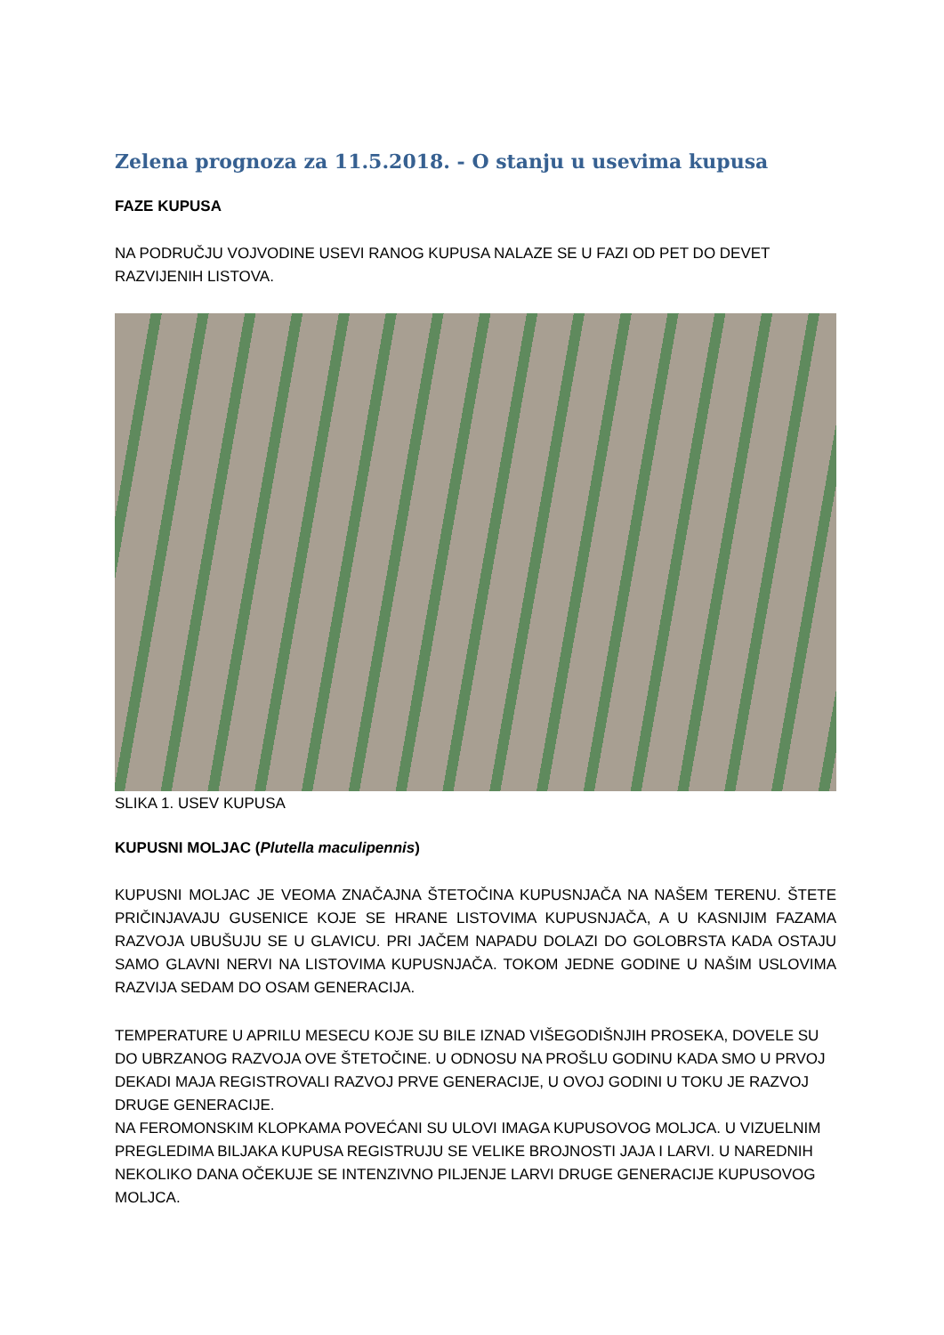Zelena prognoza za 11.5.2018. - O stanju u usevima kupusa
FAZE KUPUSA
NA PODRUČJU VOJVODINE USEVI RANOG KUPUSA NALAZE SE U FAZI OD PET DO DEVET RAZVIJENIH LISTOVA.
SLIKA 1. USEV KUPUSA
KUPUSNI MOLJAC (Plutella maculipennis)
KUPUSNI MOLJAC JE VEOMA ZNAČAJNA ŠTETOČINA KUPUSNJAČA NA NAŠEM TERENU. ŠTETE PRIČINJAVAJU GUSENICE KOJE SE HRANE LISTOVIMA KUPUSNJAČA, A U KASNIJIM FAZAMA RAZVOJA UBUŠUJU SE U GLAVICU. PRI JAČEM NAPADU DOLAZI DO GOLOBRSTA KADA OSTAJU SAMO GLAVNI NERVI NA LISTOVIMA KUPUSNJAČA. TOKOM JEDNE GODINE U NAŠIM USLOVIMA RAZVIJA SEDAM DO OSAM GENERACIJA.
TEMPERATURE U APRILU MESECU KOJE SU BILE IZNAD VIŠEGODIŠNJIH PROSEKA, DOVELE SU DO UBRZANOG RAZVOJA OVE ŠTETOČINE. U ODNOSU NA PROŠLU GODINU KADA SMO U PRVOJ DEKADI MAJA REGISTROVALI RAZVOJ PRVE GENERACIJE, U OVOJ GODINI U TOKU JE RAZVOJ DRUGE GENERACIJE.
NA FEROMONSKIM KLOPKAMA POVEĆANI SU ULOVI IMAGA KUPUSOVOG MOLJCA. U VIZUELNIM PREGLEDIMA BILJAKA KUPUSA REGISTRUJU SE VELIKE BROJNOSTI JAJA I LARVI. U NAREDNIH NEKOLIKO DANA OČEKUJE SE INTENZIVNO PILJENJE LARVI DRUGE GENERACIJE KUPUSOVOG MOLJCA.